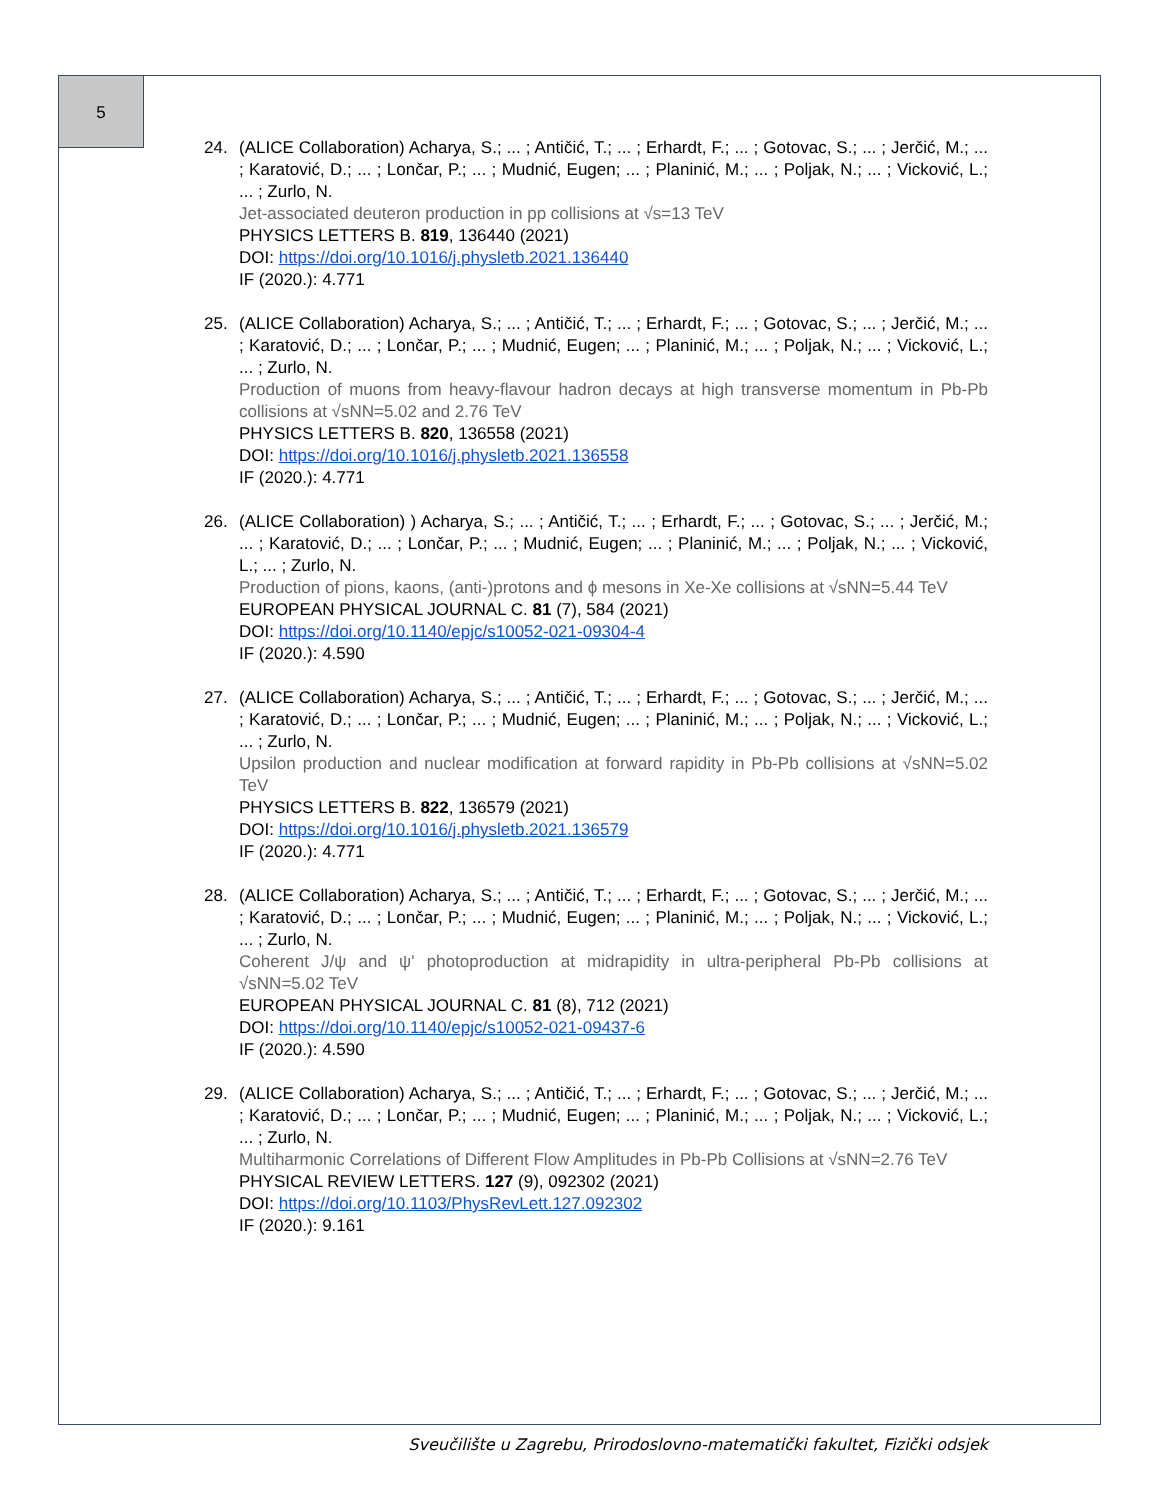5
24. (ALICE Collaboration) Acharya, S.; ... ; Antičić, T.; ... ; Erhardt, F.; ... ; Gotovac, S.; ... ; Jerčić, M.; ... ; Karatović, D.; ... ; Lončar, P.; ... ; Mudnić, Eugen; ... ; Planinić, M.; ... ; Poljak, N.; ... ; Vicković, L.; ... ; Zurlo, N.
Jet-associated deuteron production in pp collisions at √s=13 TeV
PHYSICS LETTERS B. 819, 136440 (2021)
DOI: https://doi.org/10.1016/j.physletb.2021.136440
IF (2020.): 4.771
25. (ALICE Collaboration) Acharya, S.; ... ; Antičić, T.; ... ; Erhardt, F.; ... ; Gotovac, S.; ... ; Jerčić, M.; ... ; Karatović, D.; ... ; Lončar, P.; ... ; Mudnić, Eugen; ... ; Planinić, M.; ... ; Poljak, N.; ... ; Vicković, L.; ... ; Zurlo, N.
Production of muons from heavy-flavour hadron decays at high transverse momentum in Pb-Pb collisions at √sNN=5.02 and 2.76 TeV
PHYSICS LETTERS B. 820, 136558 (2021)
DOI: https://doi.org/10.1016/j.physletb.2021.136558
IF (2020.): 4.771
26. (ALICE Collaboration) ) Acharya, S.; ... ; Antičić, T.; ... ; Erhardt, F.; ... ; Gotovac, S.; ... ; Jerčić, M.; ... ; Karatović, D.; ... ; Lončar, P.; ... ; Mudnić, Eugen; ... ; Planinić, M.; ... ; Poljak, N.; ... ; Vicković, L.; ... ; Zurlo, N.
Production of pions, kaons, (anti-)protons and ϕ mesons in Xe-Xe collisions at √sNN=5.44 TeV
EUROPEAN PHYSICAL JOURNAL C. 81 (7), 584 (2021)
DOI: https://doi.org/10.1140/epjc/s10052-021-09304-4
IF (2020.): 4.590
27. (ALICE Collaboration) Acharya, S.; ... ; Antičić, T.; ... ; Erhardt, F.; ... ; Gotovac, S.; ... ; Jerčić, M.; ... ; Karatović, D.; ... ; Lončar, P.; ... ; Mudnić, Eugen; ... ; Planinić, M.; ... ; Poljak, N.; ... ; Vicković, L.; ... ; Zurlo, N.
Upsilon production and nuclear modification at forward rapidity in Pb-Pb collisions at √sNN=5.02 TeV
PHYSICS LETTERS B. 822, 136579 (2021)
DOI: https://doi.org/10.1016/j.physletb.2021.136579
IF (2020.): 4.771
28. (ALICE Collaboration) Acharya, S.; ... ; Antičić, T.; ... ; Erhardt, F.; ... ; Gotovac, S.; ... ; Jerčić, M.; ... ; Karatović, D.; ... ; Lončar, P.; ... ; Mudnić, Eugen; ... ; Planinić, M.; ... ; Poljak, N.; ... ; Vicković, L.; ... ; Zurlo, N.
Coherent J/ψ and ψ' photoproduction at midrapidity in ultra-peripheral Pb-Pb collisions at √sNN=5.02 TeV
EUROPEAN PHYSICAL JOURNAL C. 81 (8), 712 (2021)
DOI: https://doi.org/10.1140/epjc/s10052-021-09437-6
IF (2020.): 4.590
29. (ALICE Collaboration) Acharya, S.; ... ; Antičić, T.; ... ; Erhardt, F.; ... ; Gotovac, S.; ... ; Jerčić, M.; ... ; Karatović, D.; ... ; Lončar, P.; ... ; Mudnić, Eugen; ... ; Planinić, M.; ... ; Poljak, N.; ... ; Vicković, L.; ... ; Zurlo, N.
Multiharmonic Correlations of Different Flow Amplitudes in Pb-Pb Collisions at √sNN=2.76 TeV
PHYSICAL REVIEW LETTERS. 127 (9), 092302 (2021)
DOI: https://doi.org/10.1103/PhysRevLett.127.092302
IF (2020.): 9.161
Sveučilište u Zagrebu, Prirodoslovno-matematički fakultet, Fizički odsjek